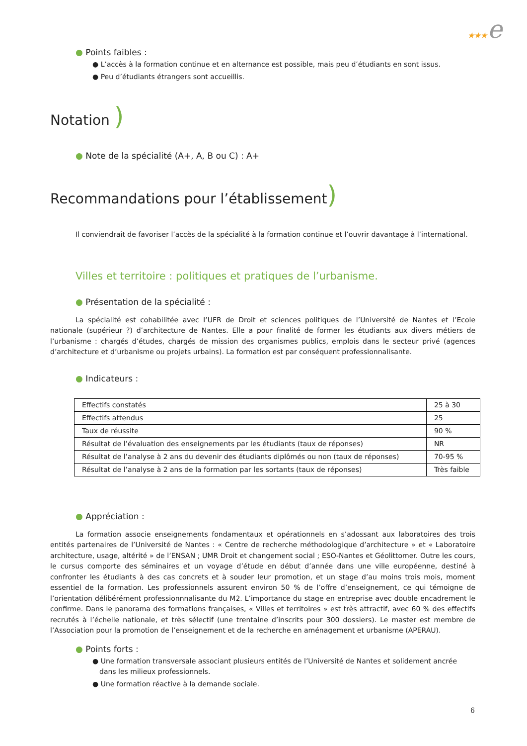★★★e
● Points faibles :
● L’accès à la formation continue et en alternance est possible, mais peu d’étudiants en sont issus.
● Peu d’étudiants étrangers sont accueillis.
Notation )
● Note de la spécialité (A+, A, B ou C) : A+
Recommandations pour l’établissement)
Il conviendrait de favoriser l’accès de la spécialité à la formation continue et l’ouvrir davantage à l’international.
Villes et territoire : politiques et pratiques de l’urbanisme.
● Présentation de la spécialité :
La spécialité est cohabilitée avec l’UFR de Droit et sciences politiques de l’Université de Nantes et l’Ecole nationale (supérieur ?) d’architecture de Nantes. Elle a pour finalité de former les étudiants aux divers métiers de l’urbanisme : chargés d’études, chargés de mission des organismes publics, emplois dans le secteur privé (agences d’architecture et d’urbanisme ou projets urbains). La formation est par conséquent professionnalisante.
● Indicateurs :
| Effectifs constatés | 25 à 30 |
| Effectifs attendus | 25 |
| Taux de réussite | 90 % |
| Résultat de l’évaluation des enseignements par les étudiants (taux de réponses) | NR |
| Résultat de l’analyse à 2 ans du devenir des étudiants diplômés ou non (taux de réponses) | 70-95 % |
| Résultat de l’analyse à 2 ans de la formation par les sortants (taux de réponses) | Très faible |
● Appréciation :
La formation associe enseignements fondamentaux et opérationnels en s’adossant aux laboratoires des trois entités partenaires de l’Université de Nantes : « Centre de recherche méthodologique d’architecture » et « Laboratoire architecture, usage, altérité » de l’ENSAN ; UMR Droit et changement social ; ESO-Nantes et Géolittomer. Outre les cours, le cursus comporte des séminaires et un voyage d’étude en début d’année dans une ville européenne, destiné à confronter les étudiants à des cas concrets et à souder leur promotion, et un stage d’au moins trois mois, moment essentiel de la formation. Les professionnels assurent environ 50 % de l’offre d’enseignement, ce qui témoigne de l’orientation délibérément professionnnalisante du M2. L’importance du stage en entreprise avec double encadrement le confirme. Dans le panorama des formations françaises, « Villes et territoires » est très attractif, avec 60 % des effectifs recrutés à l’échelle nationale, et très sélectif (une trentaine d’inscrits pour 300 dossiers). Le master est membre de l’Association pour la promotion de l’enseignement et de la recherche en aménagement et urbanisme (APERAU).
● Points forts :
● Une formation transversale associant plusieurs entités de l’Université de Nantes et solidement ancrée dans les milieux professionnels.
● Une formation réactive à la demande sociale.
6